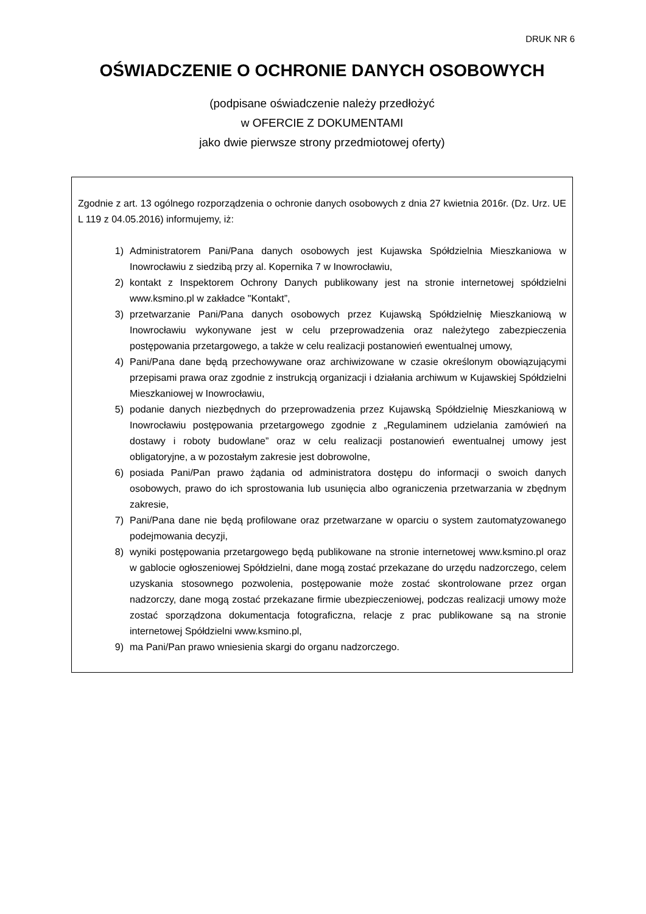DRUK NR 6
OŚWIADCZENIE O OCHRONIE DANYCH OSOBOWYCH
(podpisane oświadczenie należy przedłożyć
w OFERCIE Z DOKUMENTAMI
jako dwie pierwsze strony przedmiotowej oferty)
Zgodnie z art. 13 ogólnego rozporządzenia o ochronie danych osobowych z dnia 27 kwietnia 2016r. (Dz. Urz. UE L 119 z 04.05.2016) informujemy, iż:
1) Administratorem Pani/Pana danych osobowych jest Kujawska Spółdzielnia Mieszkaniowa w Inowrocławiu z siedzibą przy al. Kopernika 7 w Inowrocławiu,
2) kontakt z Inspektorem Ochrony Danych publikowany jest na stronie internetowej spółdzielni www.ksmino.pl w zakładce "Kontakt”,
3) przetwarzanie Pani/Pana danych osobowych przez Kujawską Spółdzielnię Mieszkaniową w Inowrocławiu wykonywane jest w celu przeprowadzenia oraz należytego zabezpieczenia postępowania przetargowego, a także w celu realizacji postanowień ewentualnej umowy,
4) Pani/Pana dane będą przechowywane oraz archiwizowane w czasie określonym obowiązującymi przepisami prawa oraz zgodnie z instrukcją organizacji i działania archiwum w Kujawskiej Spółdzielni Mieszkaniowej w Inowrocławiu,
5) podanie danych niezbędnych do przeprowadzenia przez Kujawską Spółdzielnię Mieszkaniową w Inowrocławiu postępowania przetargowego zgodnie z „Regulaminem udzielania zamówień na dostawy i roboty budowlane” oraz w celu realizacji postanowień ewentualnej umowy jest obligatoryjne, a w pozostałym zakresie jest dobrowolne,
6) posiada Pani/Pan prawo żądania od administratora dostępu do informacji o swoich danych osobowych, prawo do ich sprostowania lub usunięcia albo ograniczenia przetwarzania w zbędnym zakresie,
7) Pani/Pana dane nie będą profilowane oraz przetwarzane w oparciu o system zautomatyzowanego podejmowania decyzji,
8) wyniki postępowania przetargowego będą publikowane na stronie internetowej www.ksmino.pl oraz w gablocie ogłoszeniowej Spółdzielni, dane mogą zostać przekazane do urzędu nadzorczego, celem uzyskania stosownego pozwolenia, postępowanie może zostać skontrolowane przez organ nadzorczy, dane mogą zostać przekazane firmie ubezpieczeniowej, podczas realizacji umowy może zostać sporządzona dokumentacja fotograficzna, relacje z prac publikowane są na stronie internetowej Spółdzielni www.ksmino.pl,
9) ma Pani/Pan prawo wniesienia skargi do organu nadzorczego.